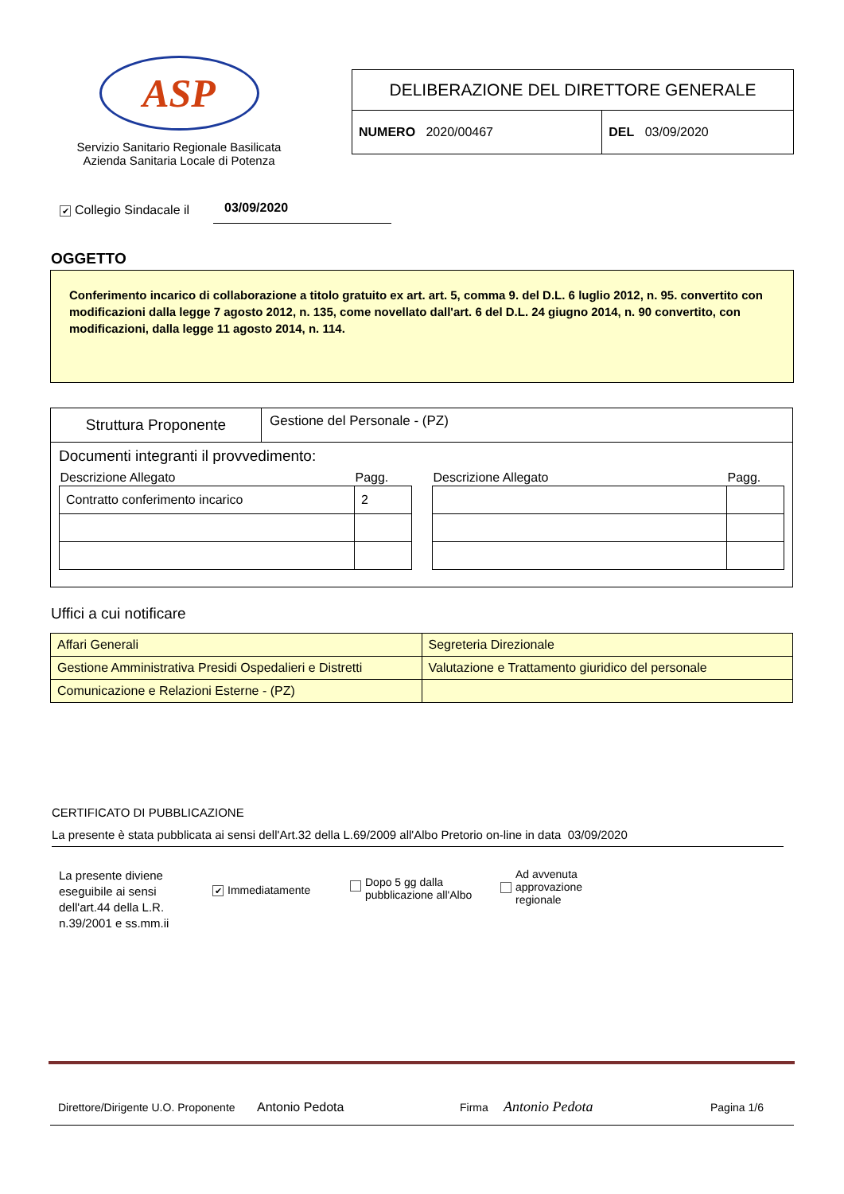ASP
Servizio Sanitario Regionale Basilicata
Azienda Sanitaria Locale di Potenza
| DELIBERAZIONE DEL DIRETTORE GENERALE | |
| NUMERO 2020/00467 | DEL 03/09/2020 |
✔ Collegio Sindacale il 03/09/2020
OGGETTO
Conferimento incarico di collaborazione a titolo gratuito ex art. art. 5, comma 9. del D.L. 6 luglio 2012, n. 95. convertito con modificazioni dalla legge 7 agosto 2012, n. 135, come novellato dall'art. 6 del D.L. 24 giugno 2014, n. 90 convertito, con modificazioni, dalla legge 11 agosto 2014, n. 114.
Struttura Proponente
Gestione del Personale - (PZ)
Documenti integranti il provvedimento:
| Descrizione Allegato | Pagg. |
| --- | --- |
| Contratto conferimento incarico | 2 |
| Descrizione Allegato | Pagg. |
| --- | --- |
Uffici a cui notificare
| Affari Generali | Segreteria Direzionale |
| Gestione Amministrativa Presidi Ospedalieri e Distretti | Valutazione e Trattamento giuridico del personale |
| Comunicazione e Relazioni Esterne - (PZ) | |
CERTIFICATO DI PUBBLICAZIONE
La presente è stata pubblicata ai sensi dell'Art.32 della L.69/2009 all'Albo Pretorio on-line in data 03/09/2020
La presente diviene eseguibile ai sensi dell'art.44 della L.R. n.39/2001 e ss.mm.ii
✔ Immediatamente
Dopo 5 gg dalla
pubblicazione all'Albo
Ad avvenuta
approvazione
regionale
Direttore/Dirigente U.O. Proponente Antonio Pedota Firma Antonio Pedota Pagina 1/6